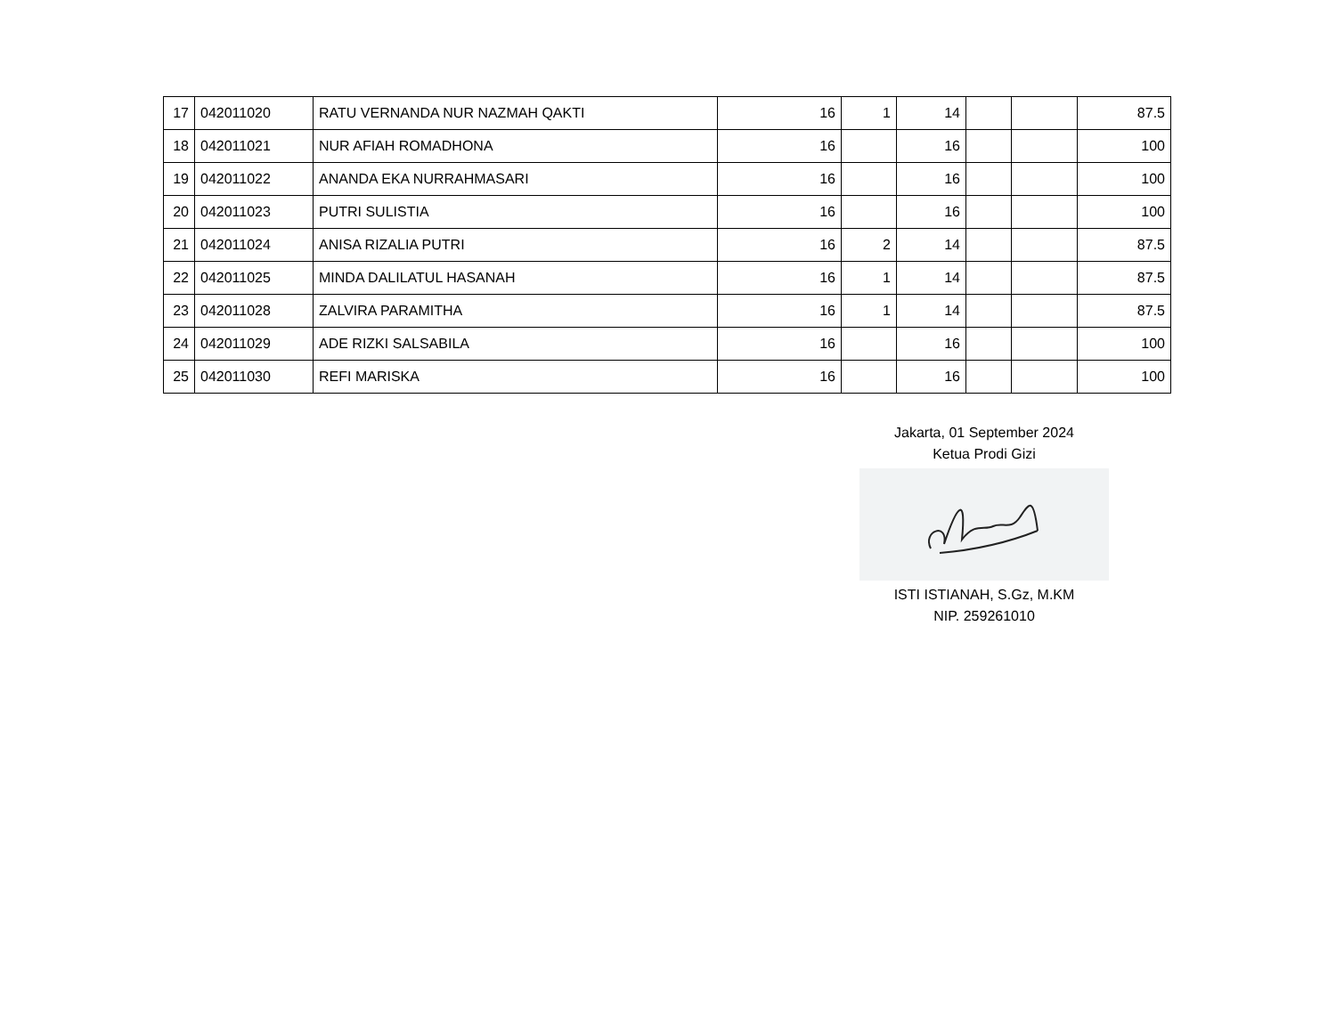| 17 | 042011020 | RATU VERNANDA NUR NAZMAH QAKTI | 16 | 1 | 14 | | | 87.5 |
| 18 | 042011021 | NUR AFIAH ROMADHONA | 16 | | 16 | | | 100 |
| 19 | 042011022 | ANANDA EKA NURRAHMASARI | 16 | | 16 | | | 100 |
| 20 | 042011023 | PUTRI SULISTIA | 16 | | 16 | | | 100 |
| 21 | 042011024 | ANISA RIZALIA PUTRI | 16 | 2 | 14 | | | 87.5 |
| 22 | 042011025 | MINDA DALILATUL HASANAH | 16 | 1 | 14 | | | 87.5 |
| 23 | 042011028 | ZALVIRA PARAMITHA | 16 | 1 | 14 | | | 87.5 |
| 24 | 042011029 | ADE RIZKI SALSABILA | 16 | | 16 | | | 100 |
| 25 | 042011030 | REFI MARISKA | 16 | | 16 | | | 100 |
Jakarta, 01 September 2024
Ketua Prodi Gizi
ISTI ISTIANAH, S.Gz, M.KM
NIP. 259261010